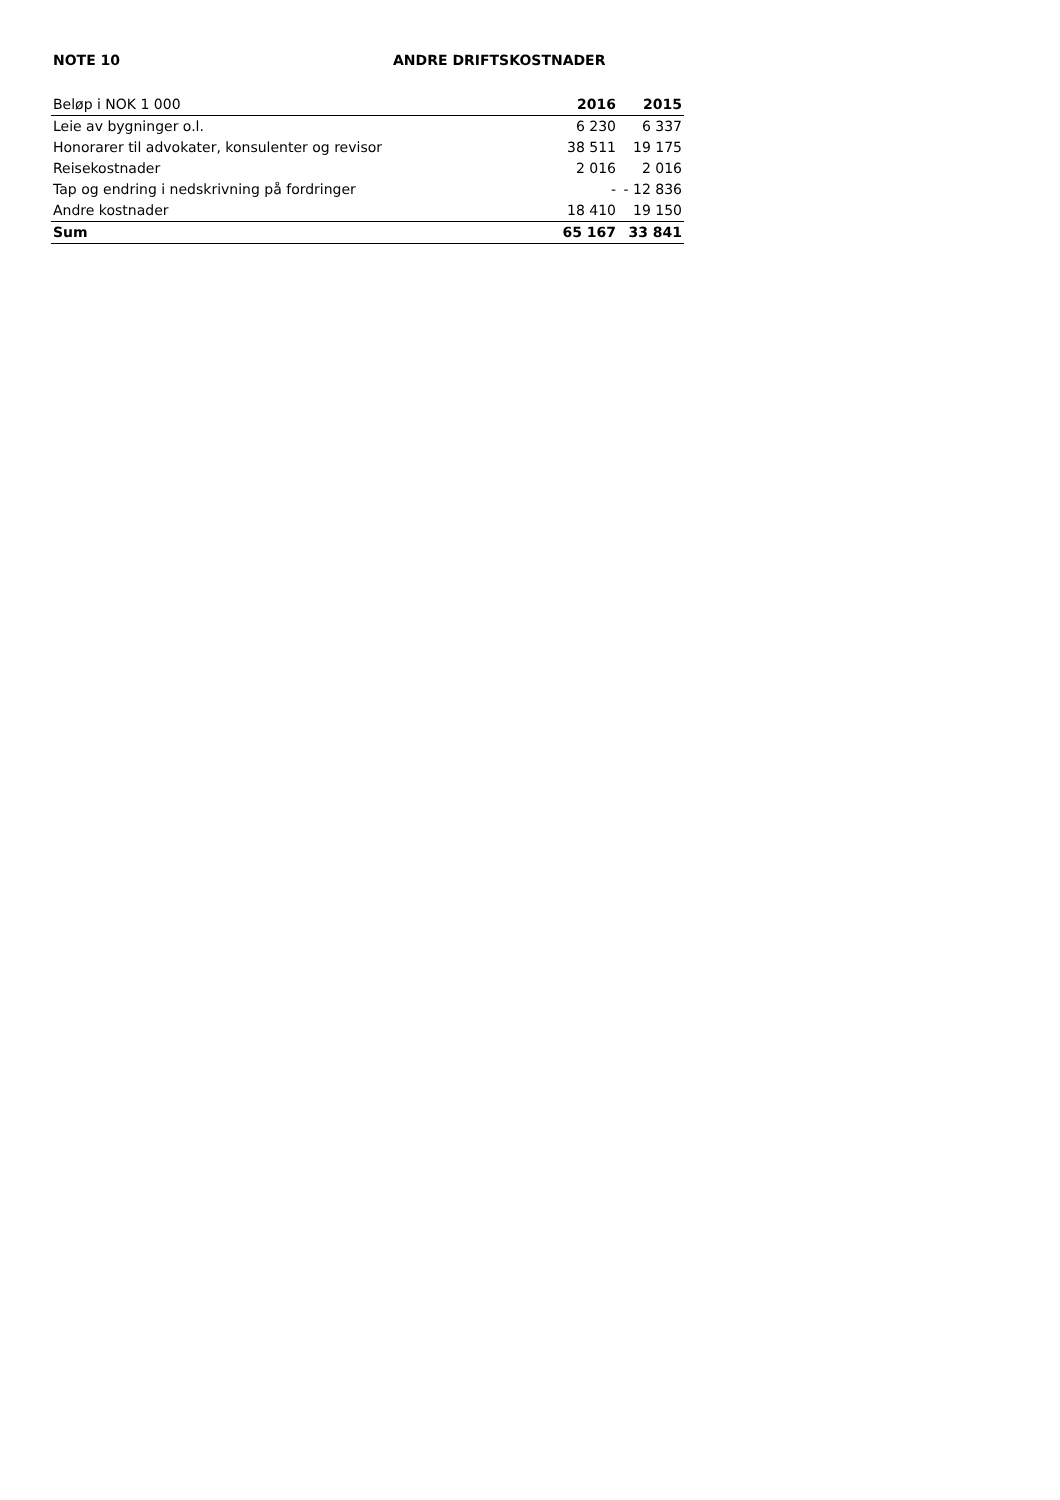NOTE 10 ANDRE DRIFTSKOSTNADER
| Beløp i NOK 1 000 | 2016 | 2015 |
| --- | --- | --- |
| Leie av bygninger o.l. | 6 230 | 6 337 |
| Honorarer til advokater, konsulenter og revisor | 38 511 | 19 175 |
| Reisekostnader | 2 016 | 2 016 |
| Tap og endring i nedskrivning på fordringer | - | - 12 836 |
| Andre kostnader | 18 410 | 19 150 |
| Sum | 65 167 | 33 841 |